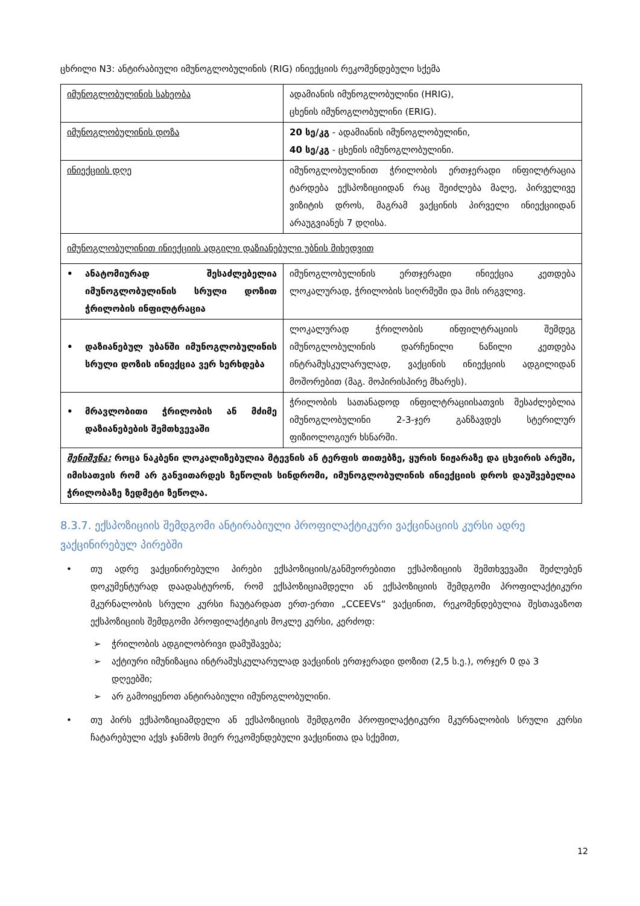ცხრილი N3: ანტირაბიული იმუნოგლობულინის (RIG) ინიექციის რეკომენდებული სქემა
| იმუნოგლობულინის სახეობა | ადამიანის იმუნოგლობულინი (HRIG), ცხენის იმუნოგლობულინი (ERIG). |
| იმუნოგლობულინის დოზა | 20 სე/კგ - ადამიანის იმუნოგლობულინი, 40 სე/კგ - ცხენის იმუნოგლობულინი. |
| ინიექციის დღე | იმუნოგლობულინით ჭრილობის ერთჯერადი ინფილტრაცია ტარდება ექსპოზიციიდან რაც შეიძლება მალე, პირველივე ვიზიტის დროს, მაგრამ ვაქცინის პირველი ინიექციიდან არაუგვიანეს 7 დღისა. |
| იმუნოგლობულინით ინიექციის ადგილი დაზიანებული უბნის მიხედვით | |
| • ანატომიურად შესაძლებელია იმუნოგლობულინის სრული დოზით ჭრილობის ინფილტრაცია | იმუნოგლობულინის ერთჯერადი ინიექცია კეთდება ლოკალურად, ჭრილობის სიღრმეში და მის ირგვლივ. |
| • დაზიანებულ უბანში იმუნოგლობულინის სრული დოზის ინიექცია ვერ ხერხდება | ლოკალურად ჭრილობის ინფილტრაციის შემდეგ იმუნოგლობულინის დარჩენილი ნაწილი კეთდება ინტრამუსკულარულად, ვაქცინის ინიექციის ადგილიდან მოშორებით (მაგ. მოპირისპირე მხარეს). |
| • მრავლობითი ჭრილობის ან მძიმე დაზიანებების შემთხვევაში | ჭრილობის სათანადოდ ინფილტრაციისათვის შესაძლებლია იმუნოგლობულინი 2-3-ჯერ განზავდეს სტერილურ ფიზიოლოგიურ ხსნარში. |
| შენიშვნა: როცა ნაკბენი ლოკალიზებულია მტევნის ან ტერფის თითებზე, ყურის ნიჟარაზე და ცხვირის არეში, იმისათვის რომ არ განვითარდეს ზეწოლის სინდრომი, იმუნოგლობულინის ინიექციის დროს დაუშვებელია ჭრილობაზე ზედმეტი ზეწოლა. | |
8.3.7. ექსპოზიციის შემდგომი ანტირაბიული პროფილაქტიკური ვაქცინაციის კურსი ადრე ვაქცინირებულ პირებში
• თუ ადრე ვაქცინირებული პირები ექსპოზიციის/განმეორებითი ექსპოზიციის შემთხვევაში შეძლებენ დოკუმენტურად დაადასტურონ, რომ ექსპოზიციამდელი ან ექსპოზიციის შემდგომი პროფილაქტიკური მკურნალობის სრული კურსი ჩაუტარდათ ერთ-ერთი „CCEEVs“ ვაქცინით, რეკომენდებულია შესთავაზოთ ექსპოზიციის შემდგომი პროფილაქტიკის მოკლე კურსი, კერძოდ:
➢ ჭრილობის ადგილობრივი დამუშავება;
➢ აქტიური იმუნიზაცია ინტრამუსკულარულად ვაქცინის ერთჯერადი დოზით (2,5 ს.ე.), ორჯერ 0 და 3 დღეებში;
➢ არ გამოიყენოთ ანტირაბიული იმუნოგლობულინი.
• თუ პირს ექსპოზიციამდელი ან ექსპოზიციის შემდგომი პროფილაქტიკური მკურნალობის სრული კურსი ჩატარებული აქვს ჯანმოს მიერ რეკომენდებული ვაქცინითა და სქემით,
12